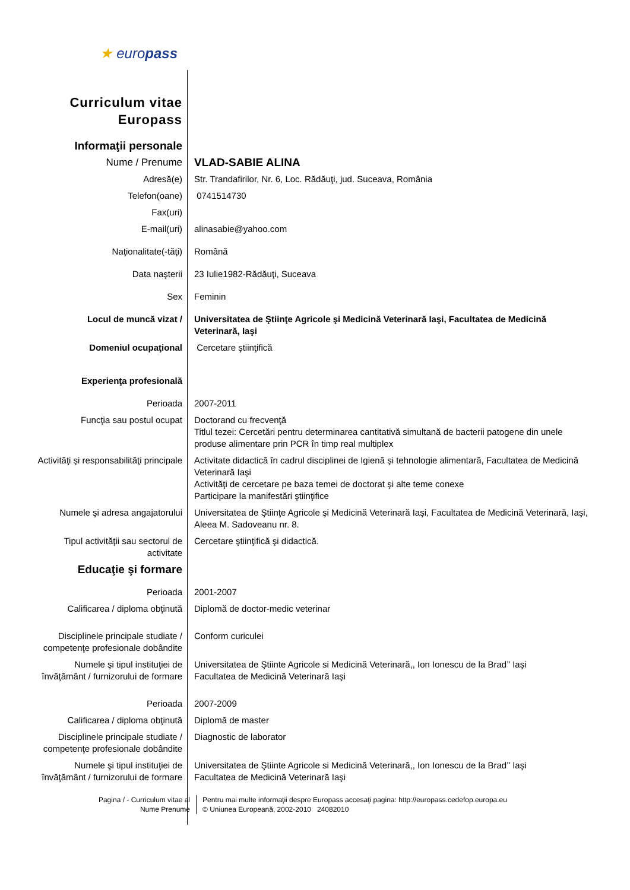| ★ euro pass | |
| Curriculum vitae Europass | |
| Informaţii personale | |
| Nume / Prenume | VLAD-SABIE ALINA |
| Adresă(e) | Str. Trandafirilor, Nr. 6, Loc. Rădăuţi, jud. Suceava, România |
| Telefon(oane) | 0741514730 |
| Fax(uri) | |
| E-mail(uri) | alinasabie@yahoo.com |
| Naţionalitate(-tăţi) | Română |
| Data naşterii | 23 Iulie1982-Rădăuţi, Suceava |
| Sex | Feminin |
| Locul de muncă vizat / | Universitatea de Ştiinţe Agricole şi Medicină Veterinară Iaşi, Facultatea de Medicină Veterinară, Iaşi |
| Domeniul ocupaţional | Cercetare ştiinţifică |
| Experienţa profesională | |
| Perioada | 2007-2011 |
| Funcţia sau postul ocupat | Doctorand cu frecvenţă Titlul tezei: Cercetări pentru determinarea cantitativă simultană de bacterii patogene din unele produse alimentare prin PCR în timp real multiplex |
| Activităţi şi responsabilităţi principale | Activitate didactică în cadrul disciplinei de Igienă şi tehnologie alimentară, Facultatea de Medicină Veterinară Iaşi Activităţi de cercetare pe baza temei de doctorat şi alte teme conexe Participare la manifestări ştiinţifice |
| Numele şi adresa angajatorului | Universitatea de Ştiinţe Agricole şi Medicină Veterinară Iaşi, Facultatea de Medicină Veterinară, Iaşi, Aleea M. Sadoveanu nr. 8. |
| Tipul activităţii sau sectorul de activitate | Cercetare ştiinţifică şi didactică. |
| Educaţie şi formare | |
| Perioada | 2001-2007 |
| Calificarea / diploma obţinută | Diplomă de doctor-medic veterinar |
| Disciplinele principale studiate / competenţe profesionale dobândite | Conform curiculei |
| Numele şi tipul instituţiei de învăţământ / furnizorului de formare | Universitatea de Ştiinte Agricole si Medicină Veterinară,, Ion Ionescu de la Brad’’ Iaşi Facultatea de Medicină Veterinară Iaşi |
| Perioada | 2007-2009 |
| Calificarea / diploma obţinută | Diplomă de master |
| Disciplinele principale studiate / competenţe profesionale dobândite | Diagnostic de laborator |
| Numele şi tipul instituţiei de învăţământ / furnizorului de formare | Universitatea de Ştiinte Agricole si Medicină Veterinară,, Ion Ionescu de la Brad’’ Iaşi Facultatea de Medicină Veterinară Iaşi |
Pagina / - Curriculum vitae al
Nume Prenume
Pentru mai multe informaţii despre Europass accesaţi pagina: http://europass.cedefop.europa.eu
© Uniunea Europeană, 2002-2010 24082010